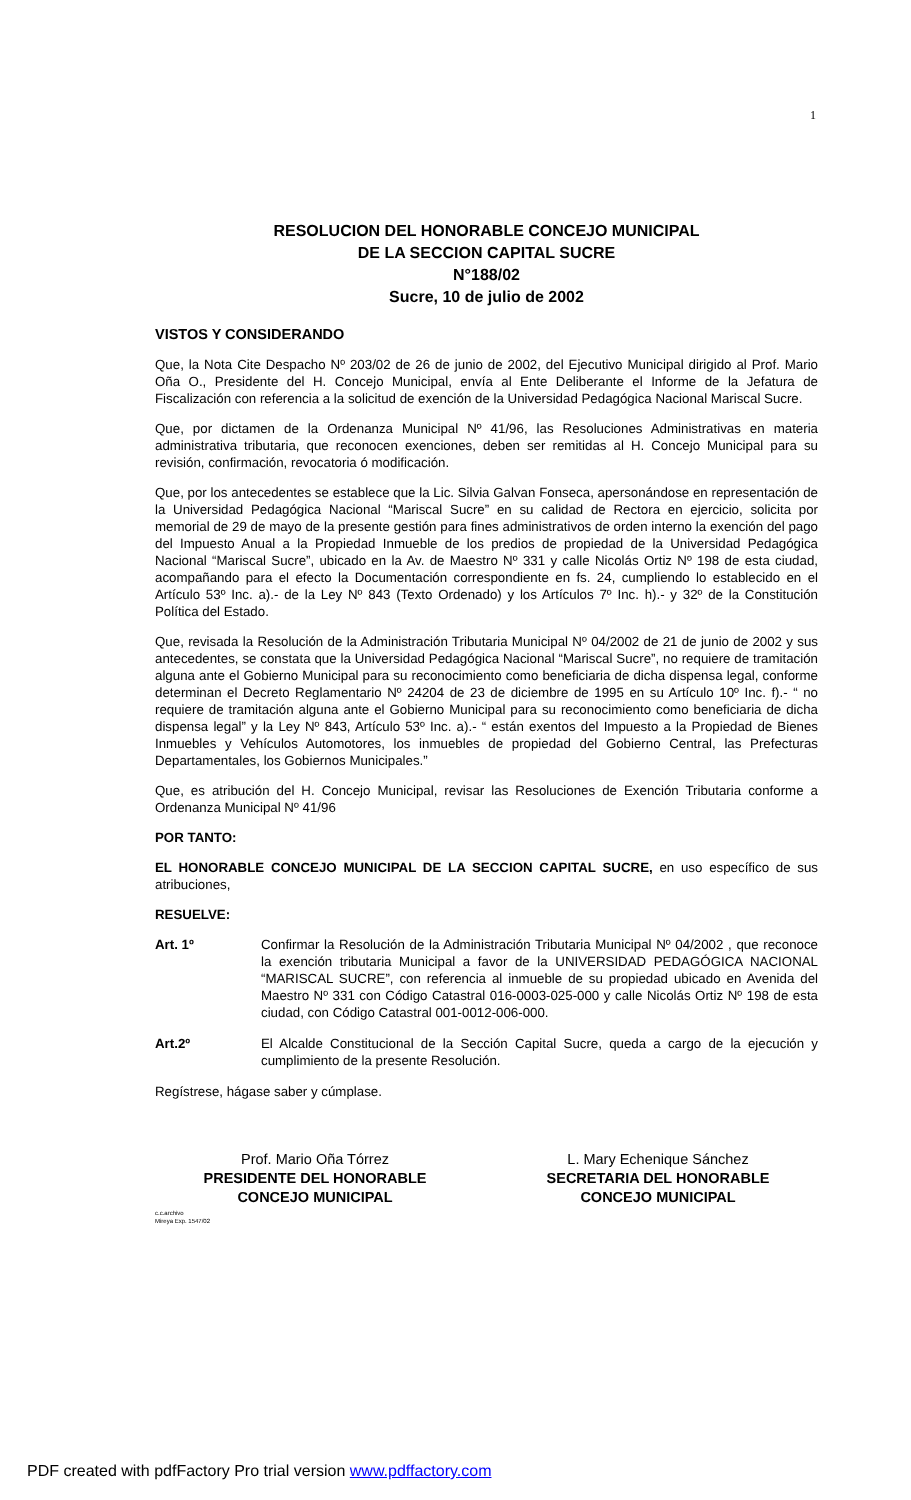1
RESOLUCION DEL HONORABLE CONCEJO MUNICIPAL
DE LA SECCION CAPITAL SUCRE
N°188/02
Sucre, 10 de julio de 2002
VISTOS Y CONSIDERANDO
Que, la Nota Cite Despacho Nº 203/02 de 26 de junio de 2002, del Ejecutivo Municipal dirigido al Prof. Mario Oña O., Presidente del H. Concejo Municipal, envía al Ente Deliberante el Informe de la Jefatura de Fiscalización con referencia a la solicitud de exención de la Universidad Pedagógica Nacional Mariscal Sucre.
Que, por dictamen de la Ordenanza Municipal Nº 41/96, las Resoluciones Administrativas en materia administrativa tributaria, que reconocen exenciones, deben ser remitidas al H. Concejo Municipal para su revisión, confirmación, revocatoria ó modificación.
Que, por los antecedentes se establece que la Lic. Silvia Galvan Fonseca, apersonándose en representación de la Universidad Pedagógica Nacional “Mariscal Sucre” en su calidad de Rectora en ejercicio, solicita por memorial de 29 de mayo de la presente gestión para fines administrativos de orden interno la exención del pago del Impuesto Anual a la Propiedad Inmueble de los predios de propiedad de la Universidad Pedagógica Nacional “Mariscal Sucre”, ubicado en la Av. de Maestro Nº 331 y calle Nicolás Ortiz Nº 198 de esta ciudad, acompañando para el efecto la Documentación correspondiente en fs. 24, cumpliendo lo establecido en el Artículo 53º Inc. a).- de la Ley Nº 843 (Texto Ordenado) y los Artículos 7º Inc. h).- y 32º de la Constitución Política del Estado.
Que, revisada la Resolución de la Administración Tributaria Municipal Nº 04/2002 de 21 de junio de 2002 y sus antecedentes, se constata que la Universidad Pedagógica Nacional “Mariscal Sucre”, no requiere de tramitación alguna ante el Gobierno Municipal para su reconocimiento como beneficiaria de dicha dispensa legal, conforme determinan el Decreto Reglamentario Nº 24204 de 23 de diciembre de 1995 en su Artículo 10º Inc. f).- “ no requiere de tramitación alguna ante el Gobierno Municipal para su reconocimiento como beneficiaria de dicha dispensa legal” y la Ley Nº 843, Artículo 53º Inc. a).- “ están exentos del Impuesto a la Propiedad de Bienes Inmuebles y Vehículos Automotores, los inmuebles de propiedad del Gobierno Central, las Prefecturas Departamentales, los Gobiernos Municipales.”
Que, es atribución del H. Concejo Municipal, revisar las Resoluciones de Exención Tributaria conforme a Ordenanza Municipal Nº 41/96
POR TANTO:
EL HONORABLE CONCEJO MUNICIPAL DE LA SECCION CAPITAL SUCRE, en uso específico de sus atribuciones,
RESUELVE:
Art. 1º Confirmar la Resolución de la Administración Tributaria Municipal Nº 04/2002 , que reconoce la exención tributaria Municipal a favor de la UNIVERSIDAD PEDAGÓGICA NACIONAL “MARISCAL SUCRE”, con referencia al inmueble de su propiedad ubicado en Avenida del Maestro Nº 331 con Código Catastral 016-0003-025-000 y calle Nicolás Ortiz Nº 198 de esta ciudad, con Código Catastral 001-0012-006-000.
Art.2º El Alcalde Constitucional de la Sección Capital Sucre, queda a cargo de la ejecución y cumplimiento de la presente Resolución.
Regístrese, hágase saber y cúmplase.
Prof. Mario Oña Tórrez
PRESIDENTE DEL HONORABLE
CONCEJO MUNICIPAL
L. Mary Echenique Sánchez
SECRETARIA DEL HONORABLE
CONCEJO MUNICIPAL
c.c.archivo
Mireya Exp. 1547/02
PDF created with pdfFactory Pro trial version www.pdffactory.com